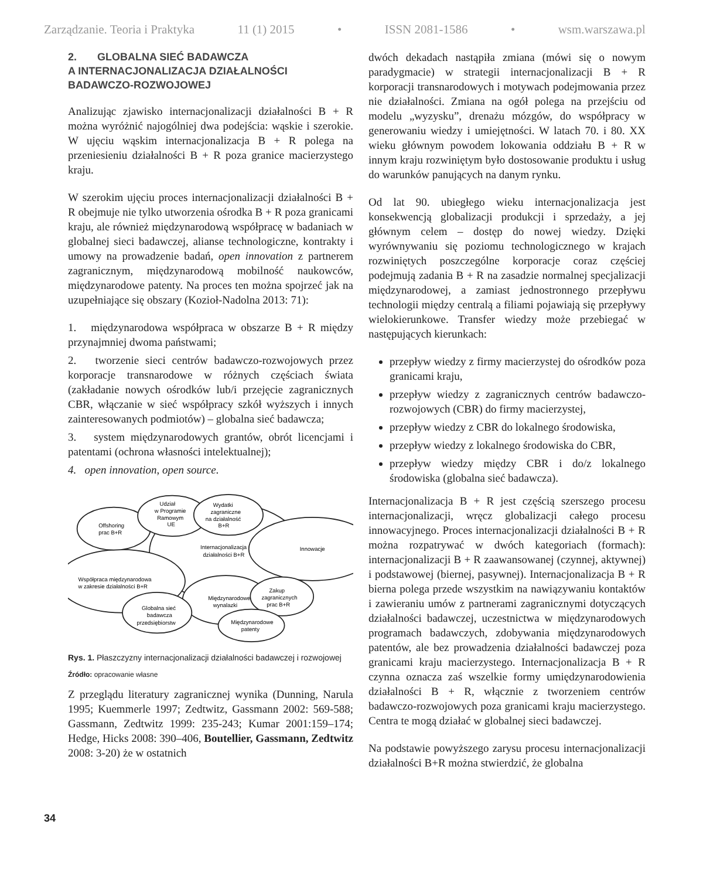Zarządzanie. Teoria i Praktyka 11 (1) 2015 • ISSN 2081-1586 • wsm.warszawa.pl
2. GLOBALNA SIEĆ BADAWCZA
A INTERNACJONALIZACJA DZIAŁALNOŚCI
BADAWCZO-ROZWOJOWEJ
Analizując zjawisko internacjonalizacji działalności B + R można wyróżnić najogólniej dwa podejścia: wąskie i szerokie. W ujęciu wąskim internacjonalizacja B + R polega na przeniesieniu działalności B + R poza granice macierzystego kraju.
W szerokim ujęciu proces internacjonalizacji działalności B + R obejmuje nie tylko utworzenia ośrodka B + R poza granicami kraju, ale również międzynarodową współpracę w badaniach w globalnej sieci badawczej, alianse technologiczne, kontrakty i umowy na prowadzenie badań, open innovation z partnerem zagranicznym, międzynarodową mobilność naukowców, międzynarodowe patenty. Na proces ten można spojrzeć jak na uzupełniające się obszary (Kozioł-Nadolna 2013: 71):
1. międzynarodowa współpraca w obszarze B + R między przynajmniej dwoma państwami;
2. tworzenie sieci centrów badawczo-rozwojowych przez korporacje transnarodowe w różnych częściach świata (zakładanie nowych ośrodków lub/i przejęcie zagranicznych CBR, włączanie w sieć współpracy szkół wyższych i innych zainteresowanych podmiotów) – globalna sieć badawcza;
3. system międzynarodowych grantów, obrót licencjami i patentami (ochrona własności intelektualnej);
4. open innovation, open source.
Internacjonalizacja
działalności B+R
Innowacje
Współpraca międzynarodowa
w zakresie działalności B+R
Offshoring
prac B+R
Udział
w Programie
Ramowym
UE
Wydatki
zagraniczne
na działalność
B+R
Międzynarodowe
wynalazki
Zakup
zagranicznych
prac B+R
Globalna sieć
badawcza
przedsiębiorstw
Międzynarodowe
patenty
Rys. 1. Płaszczyzny internacjonalizacji działalności badawczej i rozwojowej
Źródło: opracowanie własne
Z przeglądu literatury zagranicznej wynika (Dunning, Narula 1995; Kuemmerle 1997; Zedtwitz, Gassmann 2002: 569-588; Gassmann, Zedtwitz 1999: 235-243; Kumar 2001:159–174; Hedge, Hicks 2008: 390–406, Boutellier, Gassmann, Zedtwitz 2008: 3-20) że w ostatnich
dwóch dekadach nastąpiła zmiana (mówi się o nowym paradygmacie) w strategii internacjonalizacji B + R korporacji transnarodowych i motywach podejmowania przez nie działalności. Zmiana na ogół polega na przejściu od modelu „wyzysku”, drenażu mózgów, do współpracy w generowaniu wiedzy i umiejętności. W latach 70. i 80. XX wieku głównym powodem lokowania oddziału B + R w innym kraju rozwiniętym było dostosowanie produktu i usług do warunków panujących na danym rynku.
Od lat 90. ubiegłego wieku internacjonalizacja jest konsekwencją globalizacji produkcji i sprzedaży, a jej głównym celem – dostęp do nowej wiedzy. Dzięki wyrównywaniu się poziomu technologicznego w krajach rozwiniętych poszczególne korporacje coraz częściej podejmują zadania B + R na zasadzie normalnej specjalizacji międzynarodowej, a zamiast jednostronnego przepływu technologii między centralą a filiami pojawiają się przepływy wielokierunkowe. Transfer wiedzy może przebiegać w następujących kierunkach:
przepływ wiedzy z firmy macierzystej do ośrodków poza granicami kraju,
przepływ wiedzy z zagranicznych centrów badawczo-rozwojowych (CBR) do firmy macierzystej,
przepływ wiedzy z CBR do lokalnego środowiska,
przepływ wiedzy z lokalnego środowiska do CBR,
przepływ wiedzy między CBR i do/z lokalnego środowiska (globalna sieć badawcza).
Internacjonalizacja B + R jest częścią szerszego procesu internacjonalizacji, wręcz globalizacji całego procesu innowacyjnego. Proces internacjonalizacji działalności B + R można rozpatrywać w dwóch kategoriach (formach): internacjonalizacji B + R zaawansowanej (czynnej, aktywnej) i podstawowej (biernej, pasywnej). Internacjonalizacja B + R bierna polega przede wszystkim na nawiązywaniu kontaktów i zawieraniu umów z partnerami zagranicznymi dotyczących działalności badawczej, uczestnictwa w międzynarodowych programach badawczych, zdobywania międzynarodowych patentów, ale bez prowadzenia działalności badawczej poza granicami kraju macierzystego. Internacjonalizacja B + R czynna oznacza zaś wszelkie formy umiędzynarodowienia działalności B + R, włącznie z tworzeniem centrów badawczo-rozwojowych poza granicami kraju macierzystego. Centra te mogą działać w globalnej sieci badawczej.
Na podstawie powyższego zarysu procesu internacjonalizacji działalności B+R można stwierdzić, że globalna
34